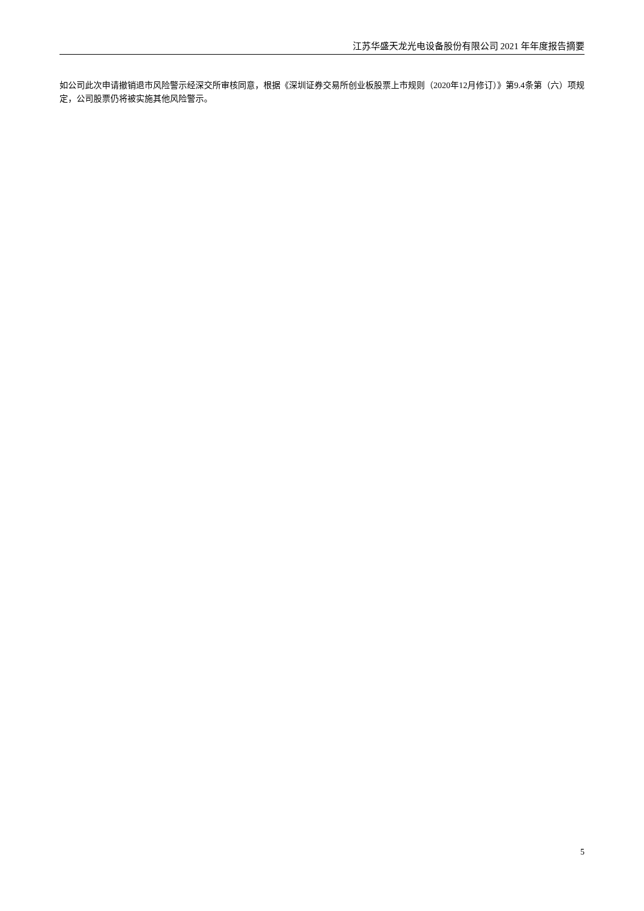江苏华盛天龙光电设备股份有限公司 2021 年年度报告摘要
如公司此次申请撤销退市风险警示经深交所审核同意，根据《深圳证券交易所创业板股票上市规则（2020年12月修订）》第9.4条第（六）项规定，公司股票仍将被实施其他风险警示。
5